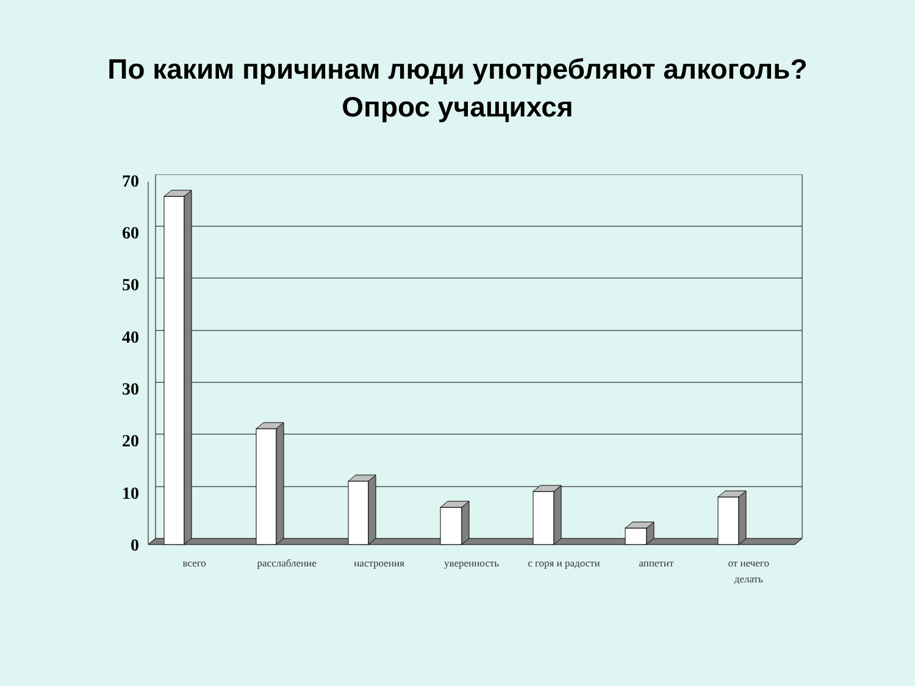По каким причинам люди употребляют алкоголь?
Опрос учащихся
0
10
20
30
40
50
60
70
всего расслабление настроения уверенность с горя и радости аппетит от нечего
делать